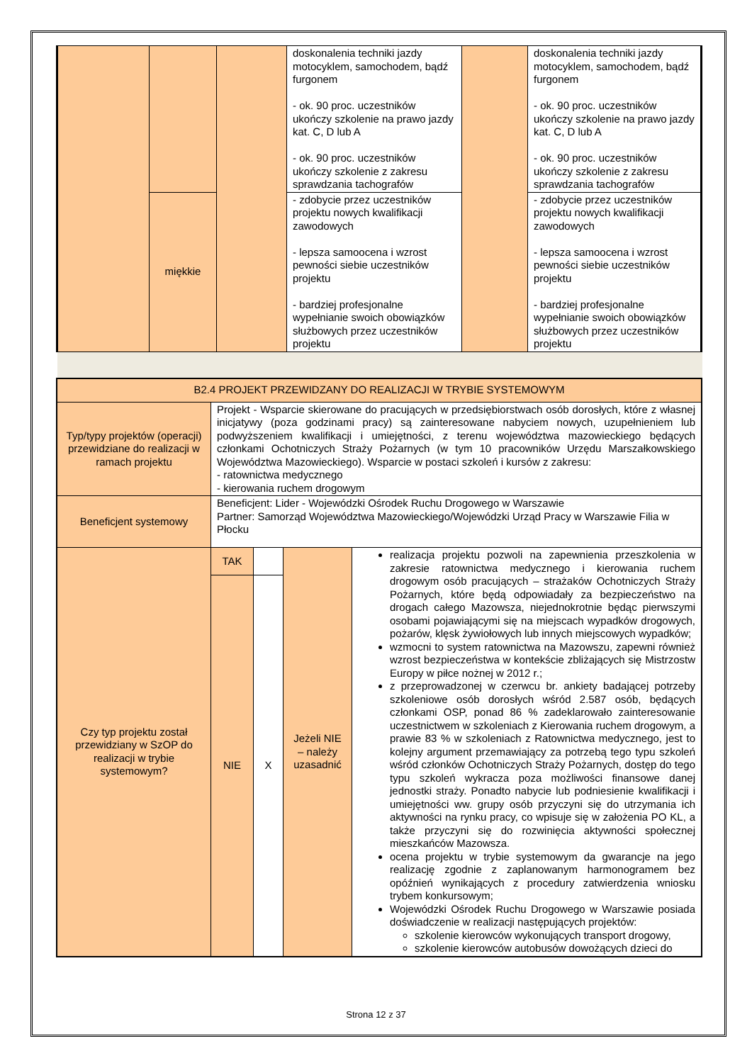| | | | doskonalenia techniki jazdy motocyklem, samochodem, bądź furgonem - ok. 90 proc. uczestników ukończy szkolenie na prawo jazdy kat. C, D lub A - ok. 90 proc. uczestników ukończy szkolenie z zakresu sprawdzania tachografów | | doskonalenia techniki jazdy motocyklem, samochodem, bądź furgonem - ok. 90 proc. uczestników ukończy szkolenie na prawo jazdy kat. C, D lub A - ok. 90 proc. uczestników ukończy szkolenie z zakresu sprawdzania tachografów |
| | miękkie | | - zdobycie przez uczestników projektu nowych kwalifikacji zawodowych - lepsza samoocena i wzrost pewności siebie uczestników projektu - bardziej profesjonalne wypełnianie swoich obowiązków służbowych przez uczestników projektu | | - zdobycie przez uczestników projektu nowych kwalifikacji zawodowych - lepsza samoocena i wzrost pewności siebie uczestników projektu - bardziej profesjonalne wypełnianie swoich obowiązków służbowych przez uczestników projektu |
| B2.4 PROJEKT PRZEWIDZANY DO REALIZACJI W TRYBIE SYSTEMOWYM | | | | |
| Typ/typy projektów (operacji) przewidziane do realizacji w ramach projektu | Projekt - Wsparcie skierowane do pracujących w przedsiębiorstwach osób dorosłych, które z własnej inicjatywy (poza godzinami pracy) są zainteresowane nabyciem nowych, uzupełnieniem lub podwyższeniem kwalifikacji i umiejętności, z terenu województwa mazowieckiego będących członkami Ochotniczych Straży Pożarnych (w tym 10 pracowników Urzędu Marszałkowskiego Województwa Mazowieckiego). Wsparcie w postaci szkoleń i kursów z zakresu: - ratownictwa medycznego - kierowania ruchem drogowym | | | |
| Beneficjent systemowy | Beneficjent: Lider - Wojewódzki Ośrodek Ruchu Drogowego w Warszawie Partner: Samorząd Województwa Mazowieckiego/Wojewódzki Urząd Pracy w Warszawie Filia w Płocku | | | |
| Czy typ projektu został przewidziany w SzOP do realizacji w trybie systemowym? | TAK | | Jeżeli NIE – należy uzasadnić | realizacja projektu pozwoli na zapewnienia przeszkolenia w zakresie ratownictwa medycznego i kierowania ruchem drogowym osób pracujących – strażaków Ochotniczych Straży Pożarnych, które będą odpowiadały za bezpieczeństwo na drogach całego Mazowsza, niejednokrotnie będąc pierwszymi osobami pojawiającymi się na miejscach wypadków drogowych, pożarów, klęsk żywiołowych lub innych miejscowych wypadków; wzmocni to system ratownictwa na Mazowszu, zapewni również wzrost bezpieczeństwa w kontekście zbliżających się Mistrzostw Europy w piłce nożnej w 2012 r.; z przeprowadzonej w czerwcu br. ankiety badającej potrzeby szkoleniowe osób dorosłych wśród 2.587 osób, będących członkami OSP, ponad 86 % zadeklarowało zainteresowanie uczestnictwem w szkoleniach z Kierowania ruchem drogowym, a prawie 83 % w szkoleniach z Ratownictwa medycznego, jest to kolejny argument przemawiający za potrzebą tego typu szkoleń wśród członków Ochotniczych Straży Pożarnych, dostęp do tego typu szkoleń wykracza poza możliwości finansowe danej jednostki straży. Ponadto nabycie lub podniesienie kwalifikacji i umiejętności ww. grupy osób przyczyni się do utrzymania ich aktywności na rynku pracy, co wpisuje się w założenia PO KL, a także przyczyni się do rozwinięcia aktywności społecznej mieszkańców Mazowsza. ocena projektu w trybie systemowym da gwarancje na jego realizację zgodnie z zaplanowanym harmonogramem bez opóźnień wynikających z procedury zatwierdzenia wniosku trybem konkursowym; Wojewódzki Ośrodek Ruchu Drogowego w Warszawie posiada doświadczenie w realizacji następujących projektów: szkolenie kierowców wykonujących transport drogowy, szkolenie kierowców autobusów dowożących dzieci do |
| | NIE | X | | |
Strona 12 z 37